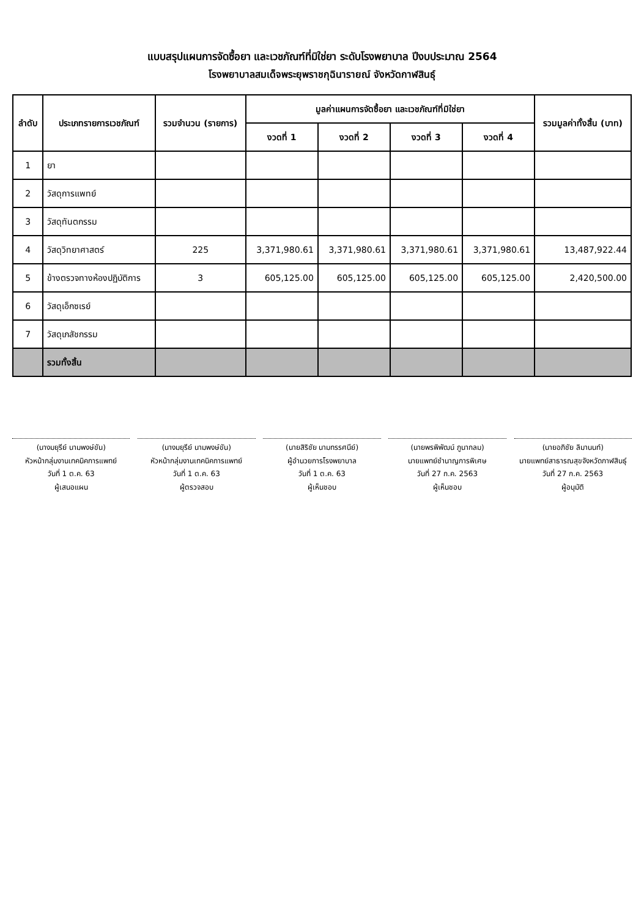แบบสรุปแผนการจัดซื้อยา และเวชภัณฑ์ที่มิใช่ยา ระดับโรงพยาบาล ปีงบประมาณ 2564
โรงพยาบาลสมเด็จพระยุพราชกุฉินารายณ์ จังหวัดกาฬสินธุ์
| ลำดับ | ประเภทรายการเวชภัณฑ์ | รวมจำนวน (รายการ) | มูลค่าแผนการจัดซื้อยา และเวชภัณฑ์ที่มิใช่ยา | | | | รวมมูลค่าทั้งสิ้น (บาท) |
| --- | --- | --- | --- | --- | --- | --- | --- |
| | | | งวดที่ 1 | งวดที่ 2 | งวดที่ 3 | งวดที่ 4 | |
| 1 | ยา | | | | | | |
| 2 | วัสดุการแพทย์ | | | | | | |
| 3 | วัสดุทันตกรรม | | | | | | |
| 4 | วัสดุวิทยาศาสตร์ | 225 | 3,371,980.61 | 3,371,980.61 | 3,371,980.61 | 3,371,980.61 | 13,487,922.44 |
| 5 | ข้างตรวจทางห้องปฏิบัติการ | 3 | 605,125.00 | 605,125.00 | 605,125.00 | 605,125.00 | 2,420,500.00 |
| 6 | วัสดุเอ็กซเรย์ | | | | | | |
| 7 | วัสดุเภสัชกรรม | | | | | | |
| | รวมทั้งสิ้น | | | | | | |
(นางมยุรีย์ นามพงษ์ขัน)
หัวหน้ากลุ่มงานเทคนิคการแพทย์
วันที่ 1 ต.ค. 63
ผู้เสนอแผน
(นางมยุรีย์ นามพงษ์ขัน)
หัวหน้ากลุ่มงานเทคนิคการแพทย์
วันที่ 1 ต.ค. 63
ผู้ตรวจสอบ
(นายสิริชัย นามทรรศนีย์)
ผู้อำนวยการโรงพยาบาล
วันที่ 1 ต.ค. 63
ผู้เห็นชอบ
(นายพรพิพัฒน์ ภูนากลม)
นายแพทย์ชำนาญการพิเศษ
วันที่ 27 ก.ค. 2563
ผู้เห็นชอบ
(นายอภิชัย ลิมานนท์)
นายแพทย์สาธารณสุขจังหวัดกาฬสินธุ์
วันที่ 27 ก.ค. 2563
ผู้อนุมัติ